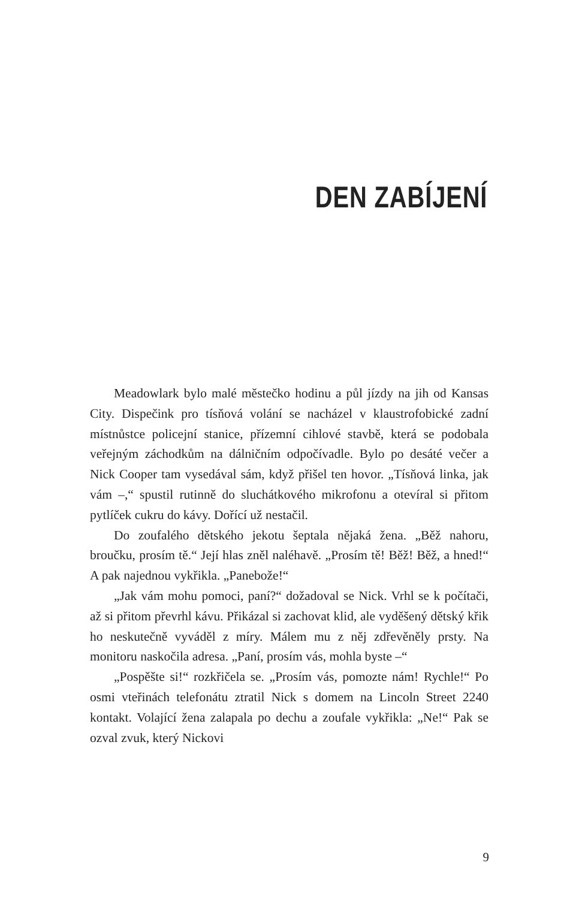DEN ZABÍJENÍ
Meadowlark bylo malé městečko hodinu a půl jízdy na jih od Kansas City. Dispečink pro tísňová volání se nacházel v klaustrofobické zadní místnůstce policejní stanice, přízemní cihlové stavbě, která se podobala veřejným záchodkům na dálničním odpočívadle. Bylo po desáté večer a Nick Cooper tam vysedával sám, když přišel ten hovor. „Tísňová linka, jak vám –,“ spustil rutinně do sluchátkového mikrofonu a otevíral si přitom pytlíček cukru do kávy. Dořící už nestačil.
Do zoufalého dětského jekotu šeptala nějaká žena. „Běž nahoru, broučku, prosím tě.“ Její hlas zněl naléhavě. „Prosím tě! Běž! Běž, a hned!“ A pak najednou vykřikla. „Panebože!“
„Jak vám mohu pomoci, paní?“ dožadoval se Nick. Vrhl se k počítači, až si přitom převrhl kávu. Přikázal si zachovat klid, ale vyděšený dětský křik ho neskutečně vyváděl z míry. Málem mu z něj zdřevěněly prsty. Na monitoru naskočila adresa. „Paní, prosím vás, mohla byste –“
„Pospěšte si!“ rozkřičela se. „Prosím vás, pomozte nám! Rychle!“ Po osmi vteřinách telefonátu ztratil Nick s domem na Lincoln Street 2240 kontakt. Volající žena zalapala po dechu a zoufale vykřikla: „Ne!“ Pak se ozval zvuk, který Nickovi
9